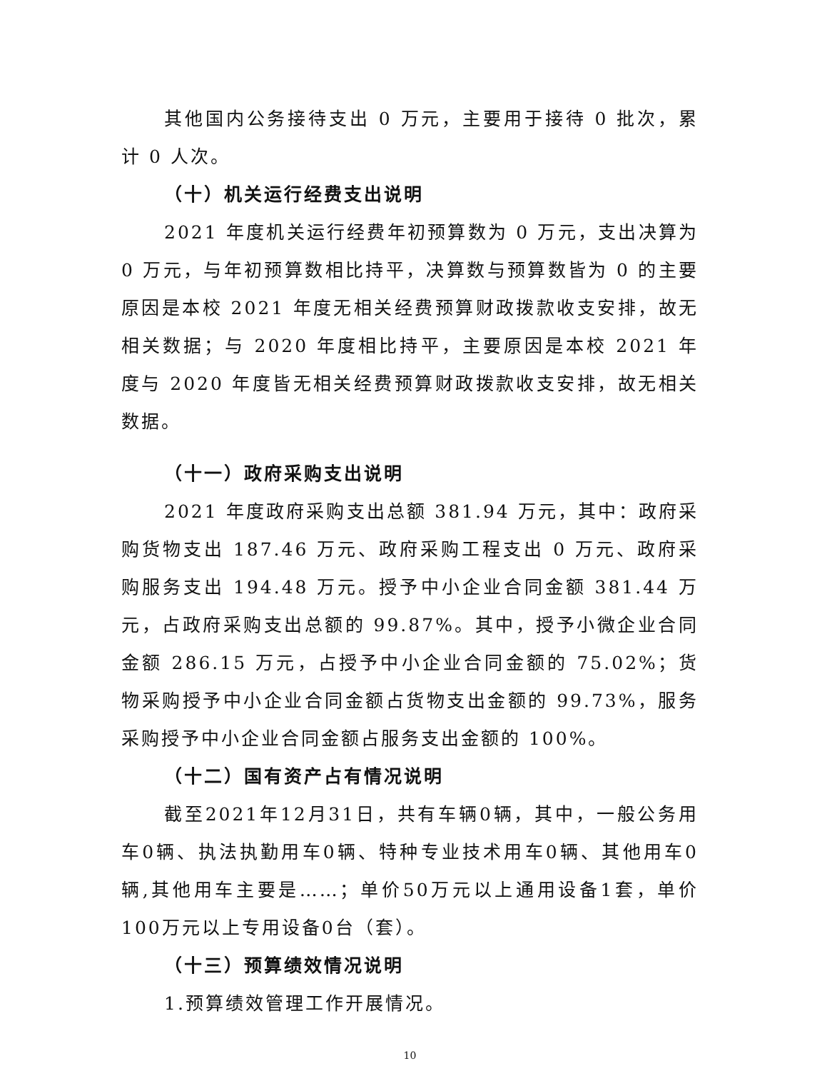其他国内公务接待支出 0 万元，主要用于接待 0 批次，累计 0 人次。
（十）机关运行经费支出说明
2021 年度机关运行经费年初预算数为 0 万元，支出决算为 0 万元，与年初预算数相比持平，决算数与预算数皆为 0 的主要原因是本校 2021 年度无相关经费预算财政拨款收支安排，故无相关数据；与 2020 年度相比持平，主要原因是本校 2021 年度与 2020 年度皆无相关经费预算财政拨款收支安排，故无相关数据。
（十一）政府采购支出说明
2021 年度政府采购支出总额 381.94 万元，其中：政府采购货物支出 187.46 万元、政府采购工程支出 0 万元、政府采购服务支出 194.48 万元。授予中小企业合同金额 381.44 万元，占政府采购支出总额的 99.87%。其中，授予小微企业合同金额 286.15 万元，占授予中小企业合同金额的 75.02%；货物采购授予中小企业合同金额占货物支出金额的 99.73%，服务采购授予中小企业合同金额占服务支出金额的 100%。
（十二）国有资产占有情况说明
截至2021年12月31日，共有车辆0辆，其中，一般公务用车0辆、执法执勤用车0辆、特种专业技术用车0辆、其他用车0辆,其他用车主要是……；单价50万元以上通用设备1套，单价100万元以上专用设备0台（套）。
（十三）预算绩效情况说明
1.预算绩效管理工作开展情况。
10